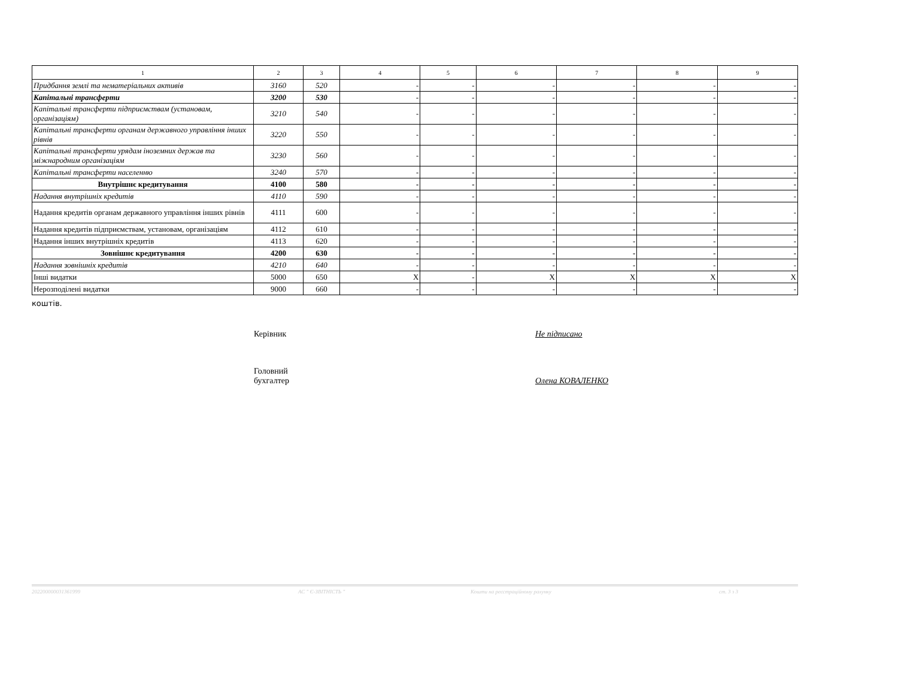| 1 | 2 | 3 | 4 | 5 | 6 | 7 | 8 | 9 |
| --- | --- | --- | --- | --- | --- | --- | --- | --- |
| Придбання землі та нематеріальних активів | 3160 | 520 | - | - | - | - | - | - |
| Капітальні трансферти | 3200 | 530 | - | - | - | - | - | - |
| Капітальні трансферти підприємствам (установам, організаціям) | 3210 | 540 | - | - | - | - | - | - |
| Капітальні трансферти органам державного управління інших рівнів | 3220 | 550 | - | - | - | - | - | - |
| Капітальні трансферти урядам іноземних держав та міжнародним організаціям | 3230 | 560 | - | - | - | - | - | - |
| Капітальні трансферти населенню | 3240 | 570 | - | - | - | - | - | - |
| Внутрішнє кредитування | 4100 | 580 | - | - | - | - | - | - |
| Надання внутрішніх кредитів | 4110 | 590 | - | - | - | - | - | - |
| Надання кредитів органам державного управління інших рівнів | 4111 | 600 | - | - | - | - | - | - |
| Надання кредитів підприємствам, установам, організаціям | 4112 | 610 | - | - | - | - | - | - |
| Надання інших внутрішніх кредитів | 4113 | 620 | - | - | - | - | - | - |
| Зовнішнє кредитування | 4200 | 630 | - | - | - | - | - | - |
| Надання зовнішніх кредитів | 4210 | 640 | - | - | - | - | - | - |
| Інші видатки | 5000 | 650 | X | - | X | X | X | X |
| Нерозподілені видатки | 9000 | 660 | - | - | - | - | - | - |
коштів.
Керівник Не підписано
Головний
бухгалтер
Олена КОВАЛЕНКО
202200000031361999 АС " Є-ЗВІТНІСТЬ " Кошти на реєстраційному рахунку ст. 3 з 3